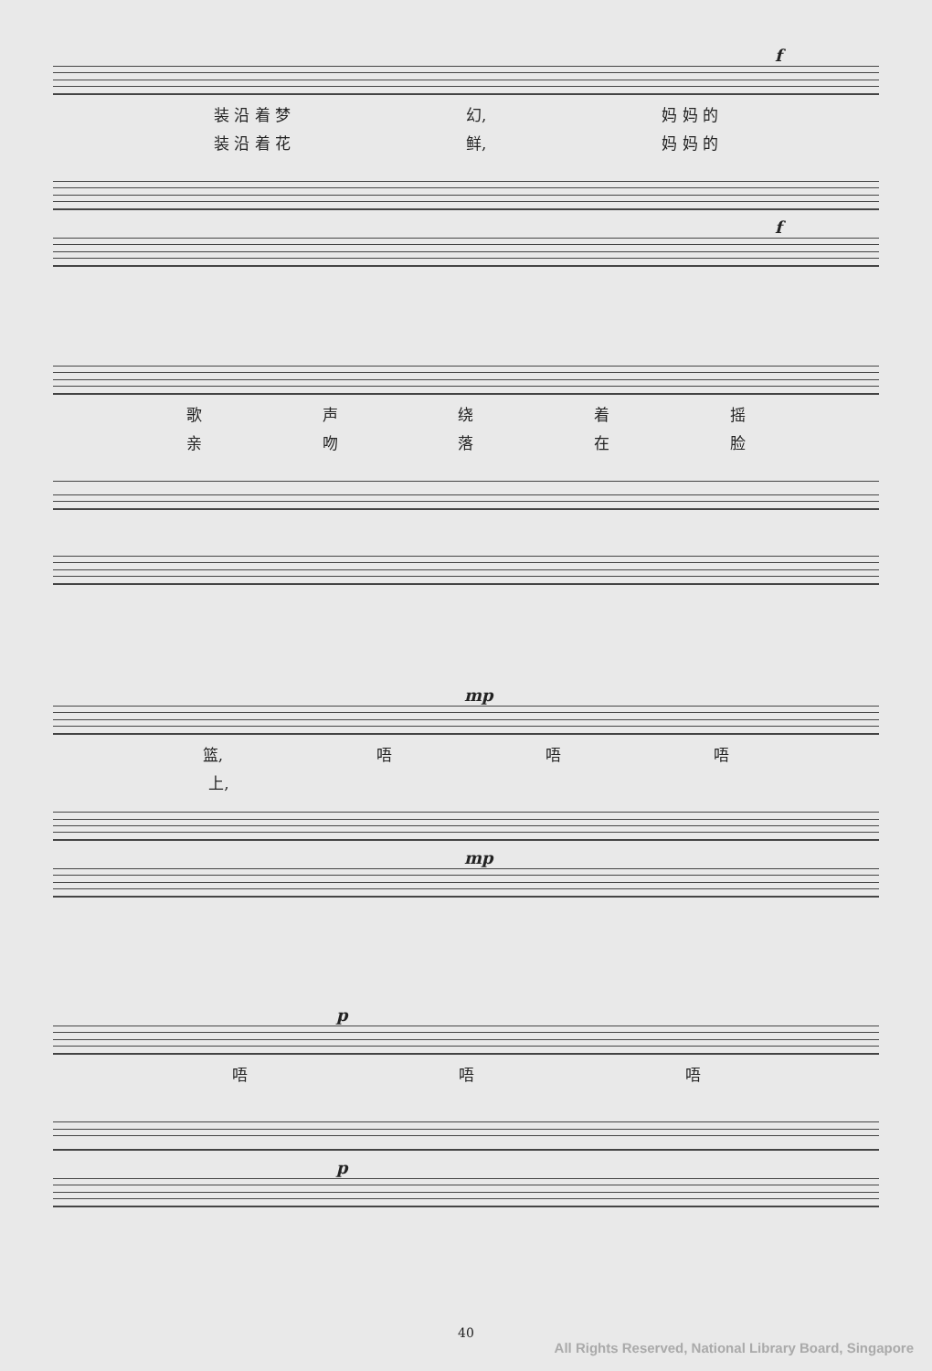f
装 沿 着 梦 幻, 妈 妈 的
装 沿 着 花 鲜, 妈 妈 的
f
歌声绕着摇
亲吻落在脸
mp
篮, 唔唔唔
上,
mp
p
唔唔唔
p
40
All Rights Reserved, National Library Board, Singapore